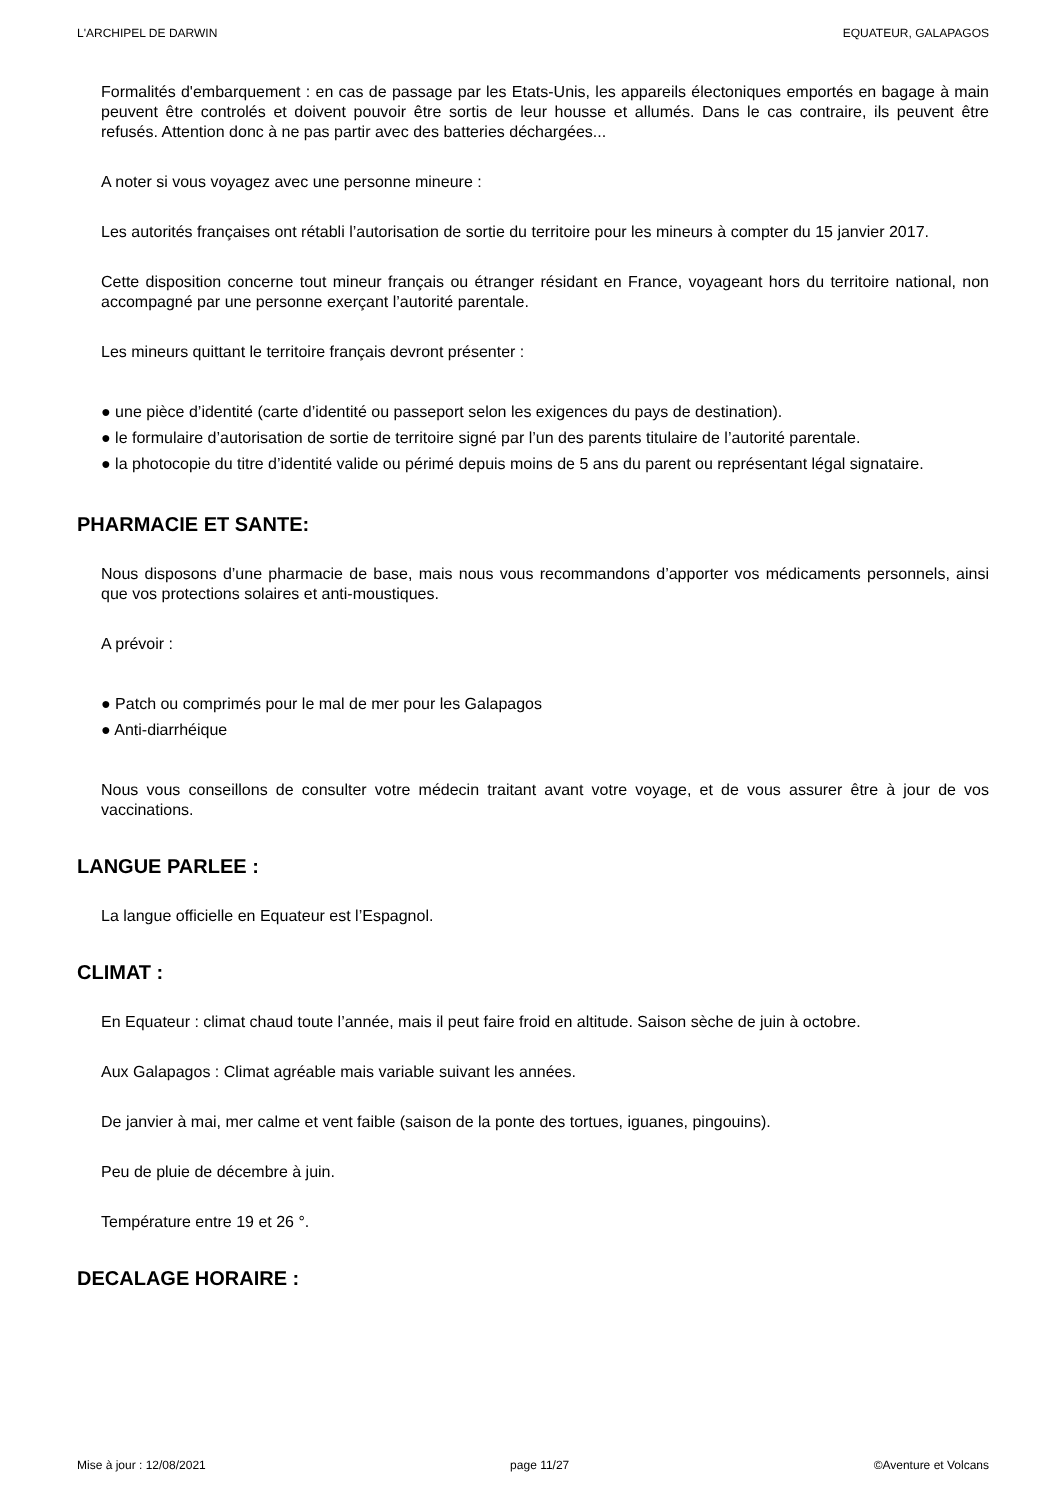L'ARCHIPEL DE DARWIN EQUATEUR, GALAPAGOS
Formalités d'embarquement : en cas de passage par les Etats-Unis, les appareils électoniques emportés en bagage à main peuvent être controlés et doivent pouvoir être sortis de leur housse et allumés. Dans le cas contraire, ils peuvent être refusés. Attention donc à ne pas partir avec des batteries déchargées...
A noter si vous voyagez avec une personne mineure :
Les autorités françaises ont rétabli l’autorisation de sortie du territoire pour les mineurs à compter du 15 janvier 2017.
Cette disposition concerne tout mineur français ou étranger résidant en France, voyageant hors du territoire national, non accompagné par une personne exerçant l’autorité parentale.
Les mineurs quittant le territoire français devront présenter :
● une pièce d’identité (carte d’identité ou passeport selon les exigences du pays de destination).
● le formulaire d’autorisation de sortie de territoire signé par l’un des parents titulaire de l’autorité parentale.
● la photocopie du titre d’identité valide ou périmé depuis moins de 5 ans du parent ou représentant légal signataire.
PHARMACIE ET SANTE:
Nous disposons d’une pharmacie de base, mais nous vous recommandons d’apporter vos médicaments personnels, ainsi que vos protections solaires et anti-moustiques.
A prévoir :
● Patch ou comprimés pour le mal de mer pour les Galapagos
● Anti-diarrhéique
Nous vous conseillons de consulter votre médecin traitant avant votre voyage, et de vous assurer être à jour de vos vaccinations.
LANGUE PARLEE :
La langue officielle en Equateur est l’Espagnol.
CLIMAT :
En Equateur : climat chaud toute l’année, mais il peut faire froid en altitude. Saison sèche de juin à octobre.
Aux Galapagos : Climat agréable mais variable suivant les années.
De janvier à mai, mer calme et vent faible (saison de la ponte des tortues, iguanes, pingouins).
Peu de pluie de décembre à juin.
Température entre 19 et 26 °.
DECALAGE HORAIRE :
Mise à jour : 12/08/2021 page 11/27 ©Aventure et Volcans